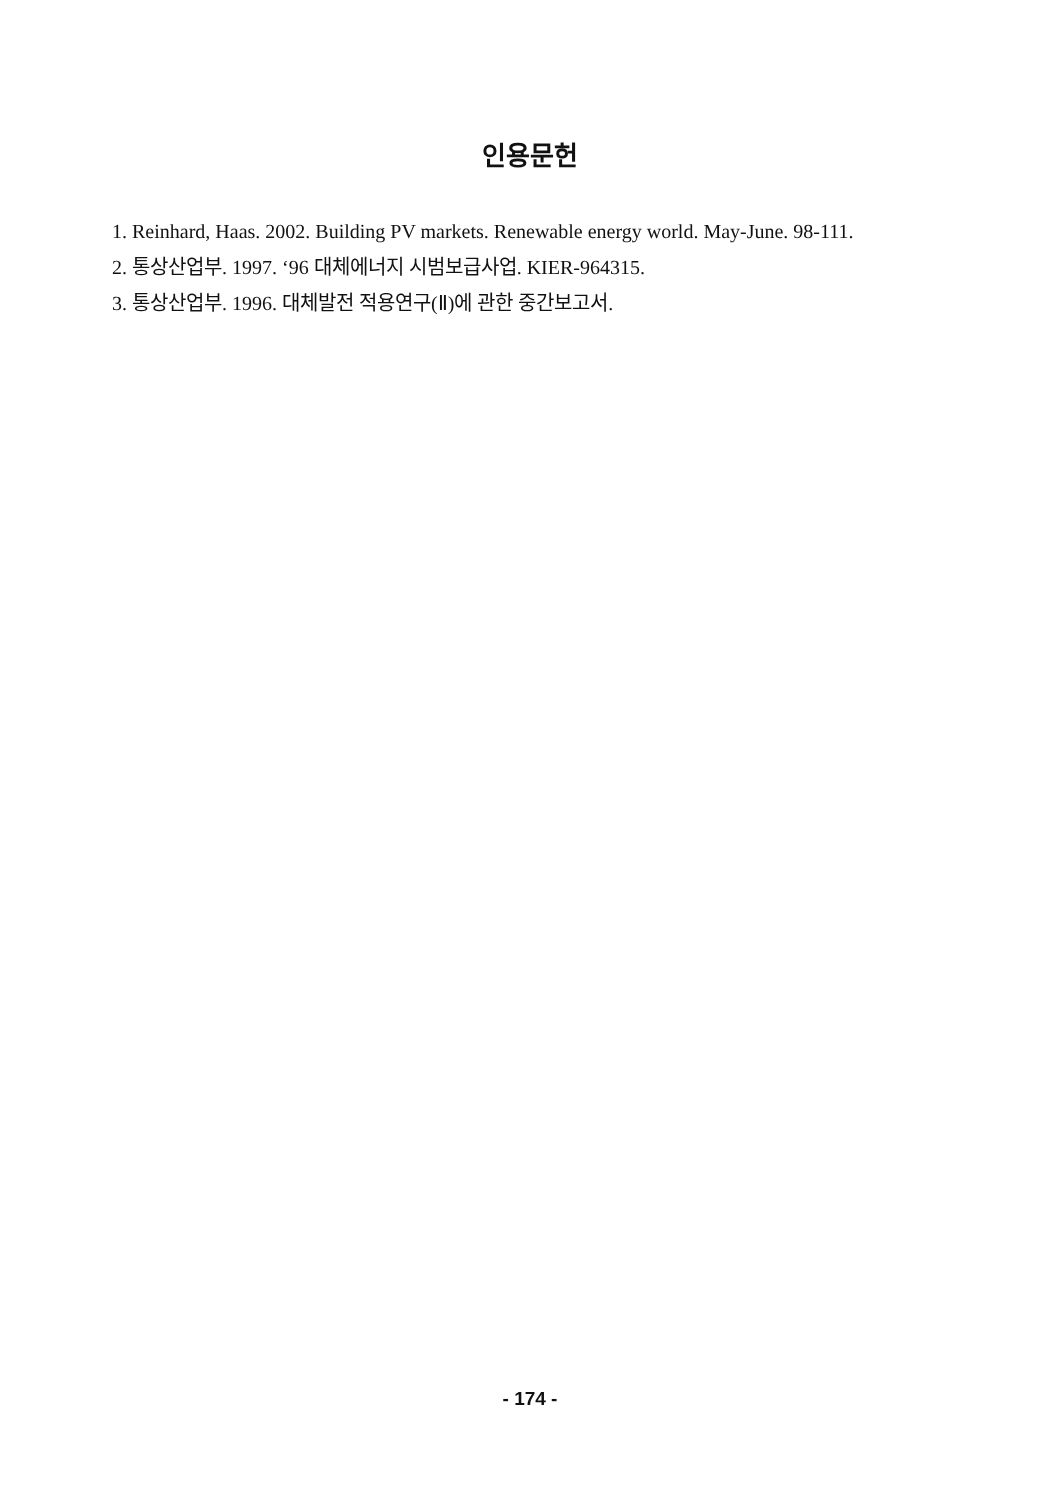인용문헌
1. Reinhard, Haas. 2002. Building PV markets. Renewable energy world. May-June. 98-111.
2. 통상산업부. 1997. ‘96 대체에너지 시범보급사업. KIER-964315.
3. 통상산업부. 1996. 대체발전 적용연구(Ⅱ)에 관한 중간보고서.
- 174 -